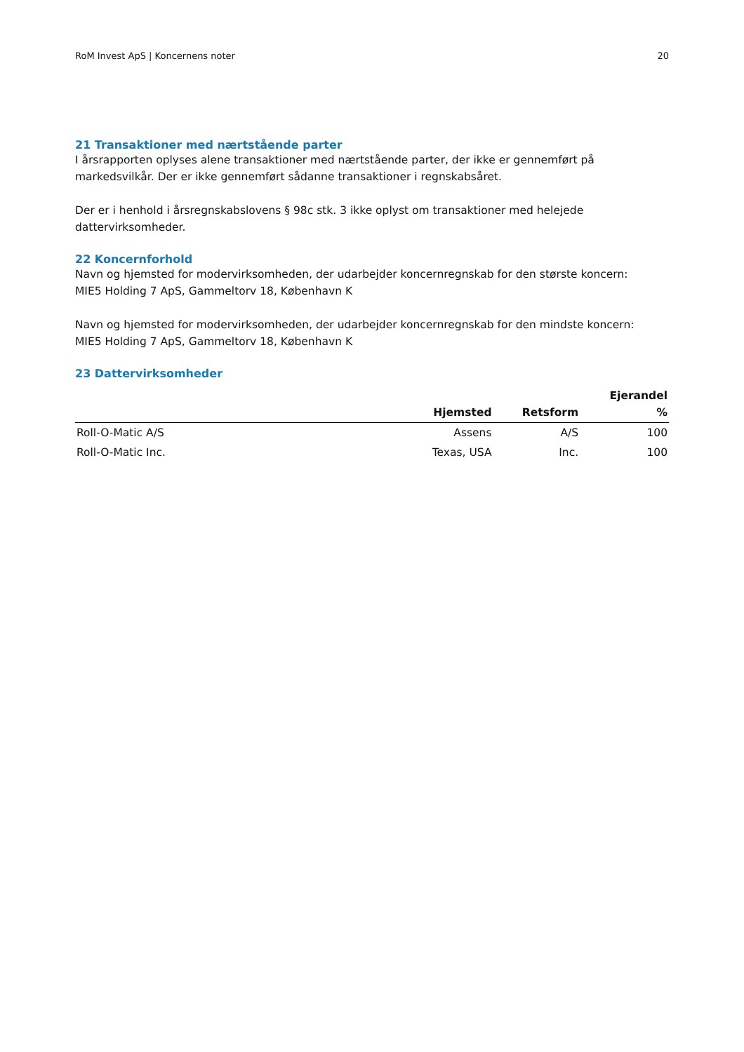RoM Invest ApS | Koncernens noter 20
21 Transaktioner med nærtstående parter
I årsrapporten oplyses alene transaktioner med nærtstående parter, der ikke er gennemført på markedsvilkår. Der er ikke gennemført sådanne transaktioner i regnskabsåret.
Der er i henhold i årsregnskabslovens § 98c stk. 3 ikke oplyst om transaktioner med helejede dattervirksomheder.
22 Koncernforhold
Navn og hjemsted for modervirksomheden, der udarbejder koncernregnskab for den største koncern:
MIE5 Holding 7 ApS, Gammeltorv 18, København K
Navn og hjemsted for modervirksomheden, der udarbejder koncernregnskab for den mindste koncern:
MIE5 Holding 7 ApS, Gammeltorv 18, København K
23 Dattervirksomheder
| | Hjemsted | Retsform | Ejerandel % |
| --- | --- | --- | --- |
| Roll-O-Matic A/S | Assens | A/S | 100 |
| Roll-O-Matic Inc. | Texas, USA | Inc. | 100 |